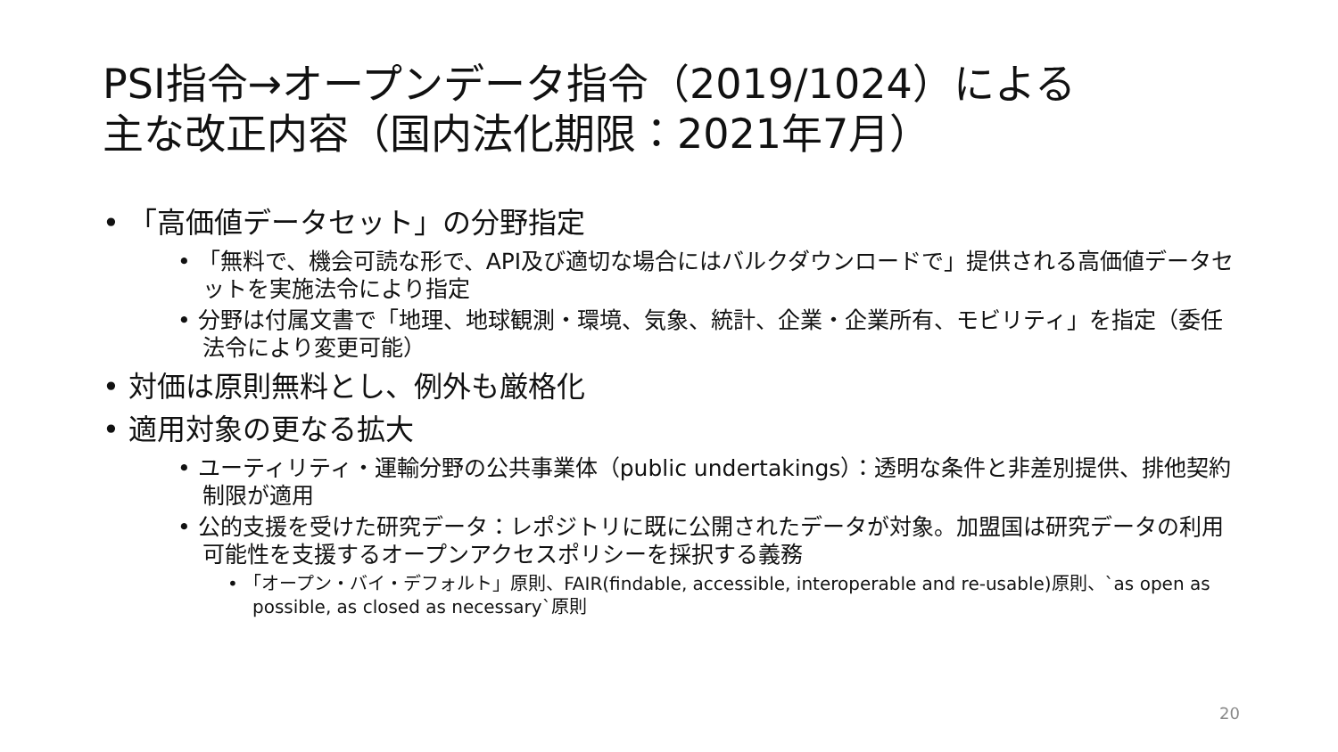PSI指令→オープンデータ指令（2019/1024）による
主な改正内容（国内法化期限：2021年7月）
• 「高価値データセット」の分野指定
• 「無料で、機会可読な形で、API及び適切な場合にはバルクダウンロードで」提供される高価値データセットを実施法令により指定
• 分野は付属文書で「地理、地球観測・環境、気象、統計、企業・企業所有、モビリティ」を指定（委任法令により変更可能）
• 対価は原則無料とし、例外も厳格化
• 適用対象の更なる拡大
• ユーティリティ・運輸分野の公共事業体（public undertakings）：透明な条件と非差別提供、排他契約制限が適用
• 公的支援を受けた研究データ：レポジトリに既に公開されたデータが対象。加盟国は研究データの利用可能性を支援するオープンアクセスポリシーを採択する義務
• 「オープン・バイ・デフォルト」原則、FAIR(findable, accessible, interoperable and re-usable)原則、`as open as possible, as closed as necessary`原則
20